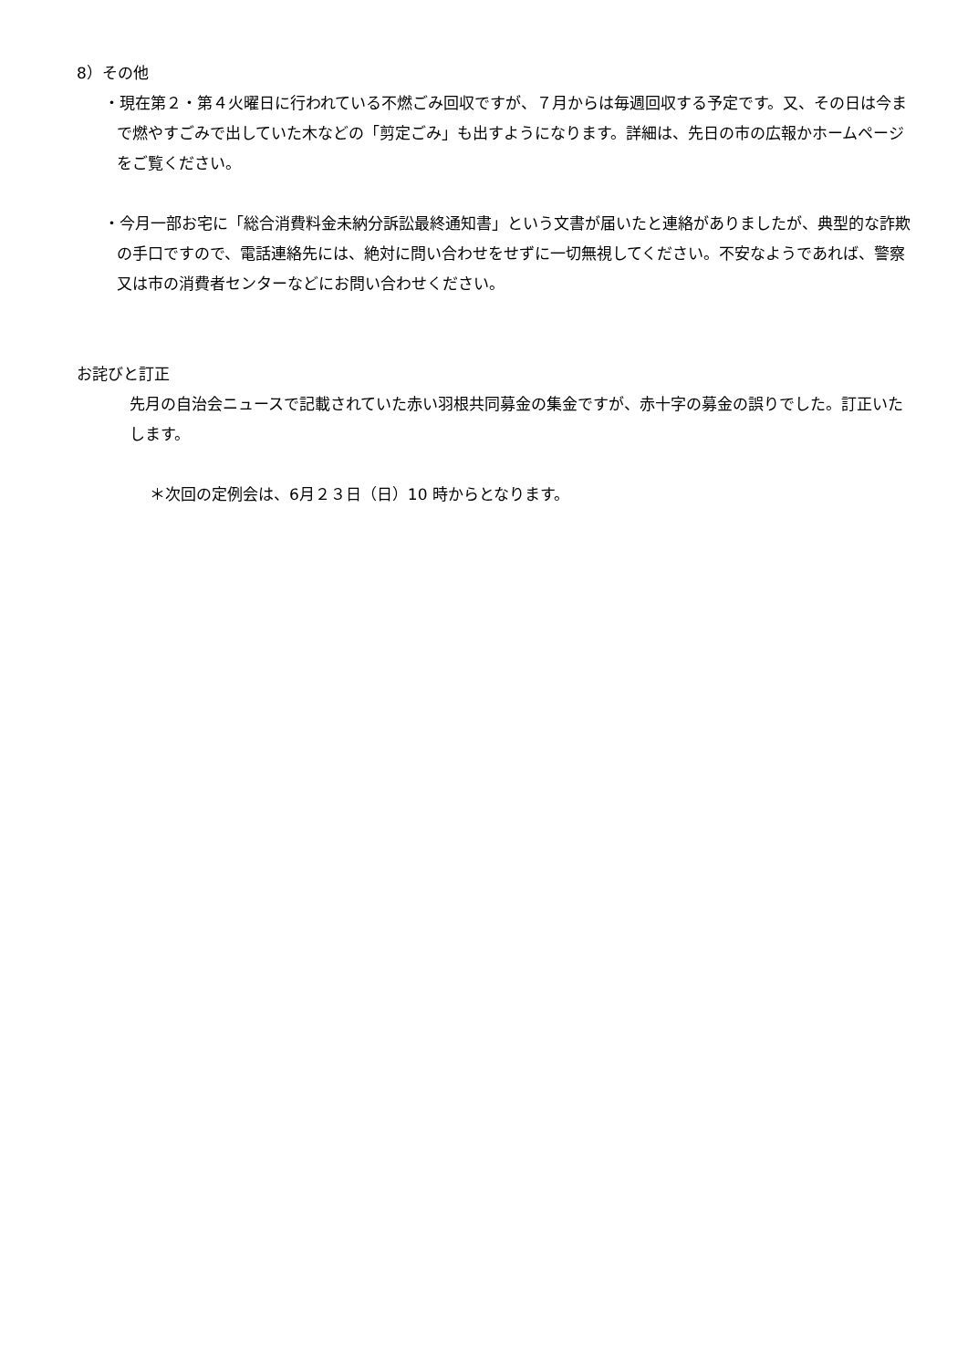8）その他
・現在第２・第４火曜日に行われている不燃ごみ回収ですが、７月からは毎週回収する予定です。又、その日は今まで燃やすごみで出していた木などの「剪定ごみ」も出すようになります。詳細は、先日の市の広報かホームページをご覧ください。
・今月一部お宅に「総合消費料金未納分訴訟最終通知書」という文書が届いたと連絡がありましたが、典型的な詐欺の手口ですので、電話連絡先には、絶対に問い合わせをせずに一切無視してください。不安なようであれば、警察又は市の消費者センターなどにお問い合わせください。
お詫びと訂正
先月の自治会ニュースで記載されていた赤い羽根共同募金の集金ですが、赤十字の募金の誤りでした。訂正いたします。
＊次回の定例会は、6月２３日（日）10 時からとなります。